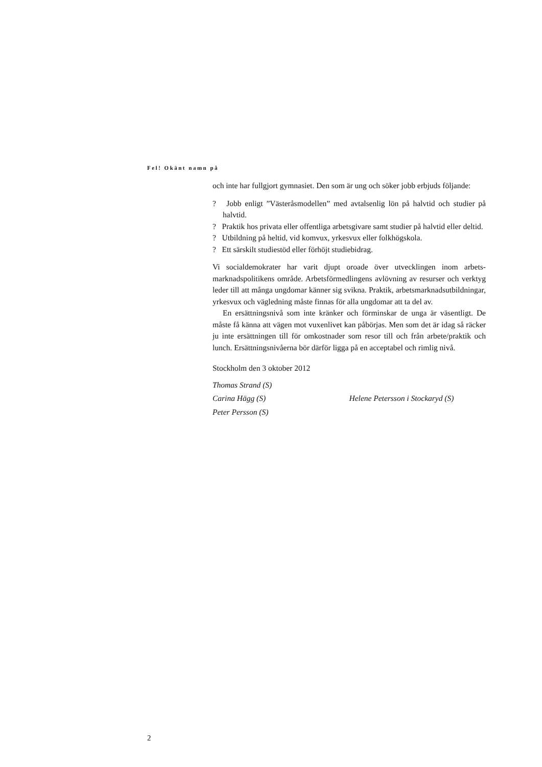Fel! Okänt namn på
och inte har fullgjort gymnasiet. Den som är ung och söker jobb erbjuds föl­jande:
? Jobb enligt ”Västeråsmodellen” med avtalsenlig lön på halvtid och studier på halvtid.
? Praktik hos privata eller offentliga arbetsgivare samt studier på halvtid eller deltid.
? Utbildning på heltid, vid komvux, yrkesvux eller folkhögskola.
? Ett särskilt studiestöd eller förhöjt studiebidrag.
Vi socialdemokrater har varit djupt oroade över utvecklingen inom arbets­marknadspolitikens område. Arbetsförmedlingens avlövning av resurser och verktyg leder till att många ungdomar känner sig svikna. Praktik, arbetsmark­nadsutbildningar, yrkesvux och vägledning måste finnas för alla ungdomar att ta del av.
En ersättningsnivå som inte kränker och förminskar de unga är väsentligt. De måste få känna att vägen mot vuxenlivet kan påbörjas. Men som det är idag så räcker ju inte ersättningen till för omkostnader som resor till och från arbete/praktik och lunch. Ersättningsnivåerna bör därför ligga på en accepta­bel och rimlig nivå.
Stockholm den 3 oktober 2012
Thomas Strand (S)
Carina Hägg (S) Helene Petersson i Stockaryd (S)
Peter Persson (S)
2